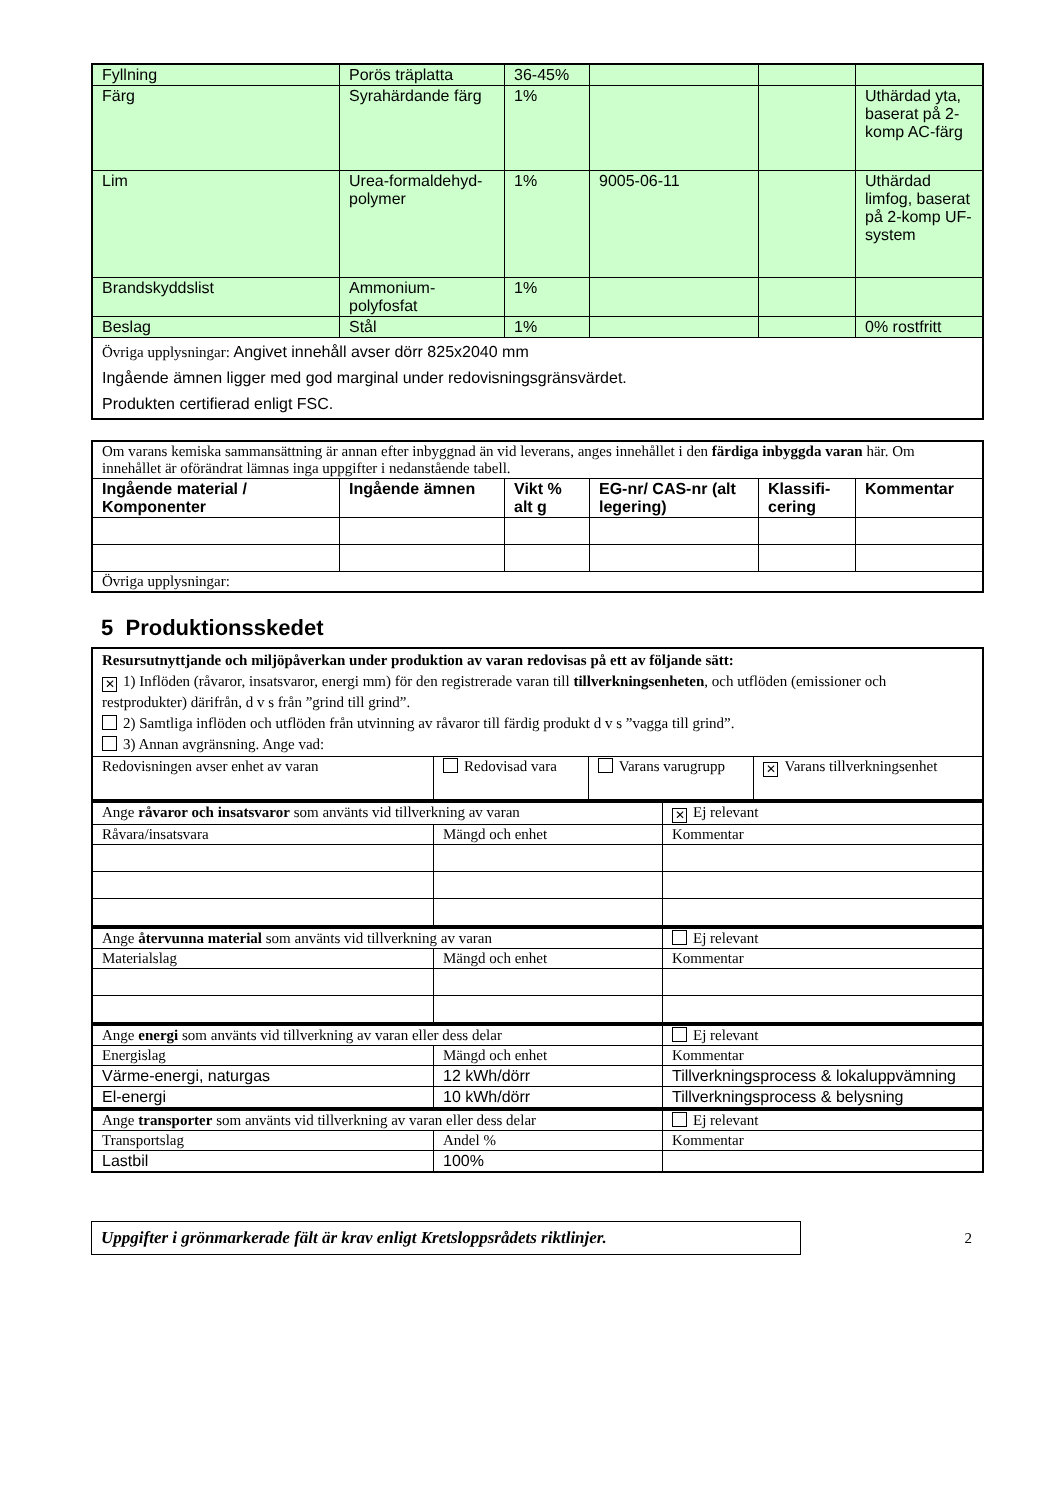| Fyllning | Porös träplatta | 36-45% | | | |
| Färg | Syrahärdande färg | 1% | | | Uthärdad yta, baserat på 2-komp AC-färg |
| Lim | Urea-formaldehyd-polymer | 1% | 9005-06-11 | | Uthärdad limfog, baserat på 2-komp UF-system |
| Brandskyddslist | Ammonium-polyfosfat | 1% | | | |
| Beslag | Stål | 1% | | | 0% rostfritt |
| Övriga upplysningar: Angivet innehåll avser dörr 825x2040 mm Ingående ämnen ligger med god marginal under redovisningsgränsvärdet. Produkten certifierad enligt FSC. | | | | | |
| Om varans kemiska sammansättning är annan efter inbyggnad än vid leverans, anges innehållet i den färdiga inbyggda varan här. Om innehållet är oförändrat lämnas inga uppgifter i nedanstående tabell. | | | | | |
| Ingående material / Komponenter | Ingående ämnen | Vikt % alt g | EG-nr/ CAS-nr (alt legering) | Klassifi-cering | Kommentar |
| Övriga upplysningar: | | | | | |
5 Produktionsskedet
| Resursutnyttjande och miljöpåverkan under produktion av varan redovisas på ett av följande sätt: ✕ 1) Inflöden (råvaror, insatsvaror, energi mm) för den registrerade varan till tillverkningsenheten , och utflöden (emissioner och restprodukter) därifrån, d v s från ”grind till grind”. 2) Samtliga inflöden och utflöden från utvinning av råvaror till färdig produkt d v s ”vagga till grind”. 3) Annan avgränsning. Ange vad: | | | |
| Redovisningen avser enhet av varan | Redovisad vara | Varans varugrupp | ✕ Varans tillverkningsenhet |
| Ange råvaror och insatsvaror som använts vid tillverkning av varan | | ✕ Ej relevant |
| Råvara/insatsvara | Mängd och enhet | Kommentar |
| Ange återvunna material som använts vid tillverkning av varan | | Ej relevant |
| Materialslag | Mängd och enhet | Kommentar |
| Ange energi som använts vid tillverkning av varan eller dess delar | | Ej relevant |
| Energislag | Mängd och enhet | Kommentar |
| Värme-energi, naturgas | 12 kWh/dörr | Tillverkningsprocess & lokaluppvämning |
| El-energi | 10 kWh/dörr | Tillverkningsprocess & belysning |
| Ange transporter som använts vid tillverkning av varan eller dess delar | | Ej relevant |
| Transportslag | Andel % | Kommentar |
| Lastbil | 100% | |
Uppgifter i grönmarkerade fält är krav enligt Kretsloppsrådets riktlinjer.
2